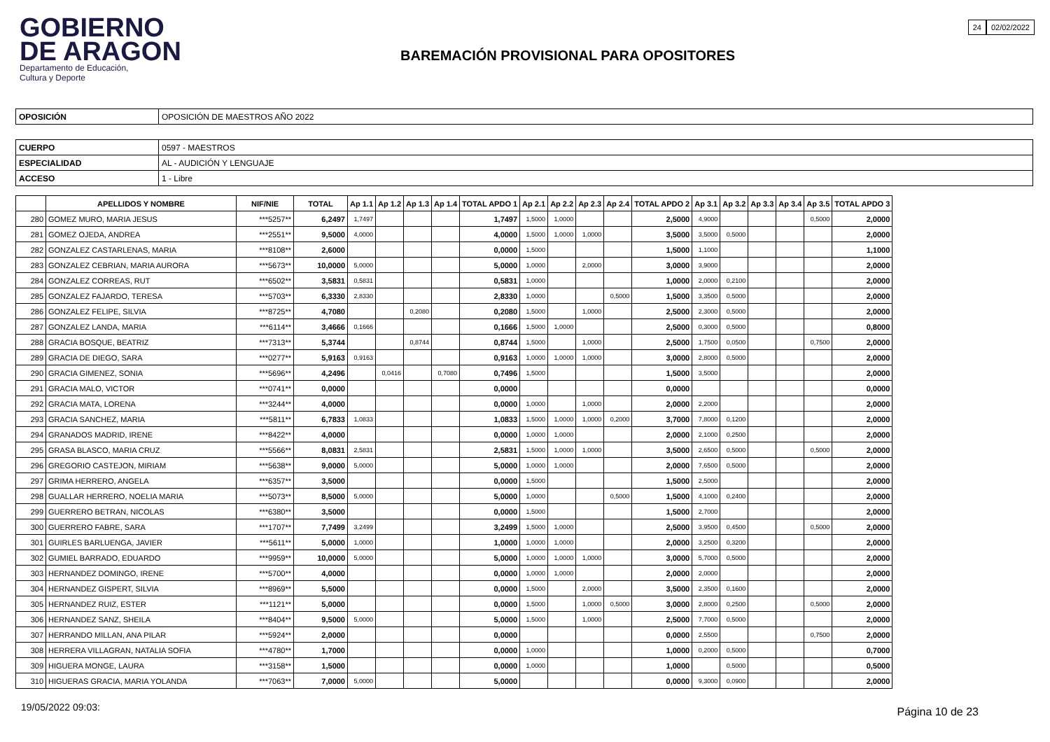GOBIERNO
DE ARAGON
Departamento de Educación,
Cultura y Deporte
24 02/02/2022
BAREMACIÓN PROVISIONAL PARA OPOSITORES
| OPOSICIÓN | OPOSICIÓN DE MAESTROS AÑO 2022 |
| CUERPO | 0597 - MAESTROS |
| ESPECIALIDAD | AL - AUDICIÓN Y LENGUAJE |
| ACCESO | 1 - Libre |
| | APELLIDOS Y NOMBRE | NIF/NIE | TOTAL | Ap 1.1 | Ap 1.2 | Ap 1.3 | Ap 1.4 | TOTAL APDO 1 | Ap 2.1 | Ap 2.2 | Ap 2.3 | Ap 2.4 | TOTAL APDO 2 | Ap 3.1 | Ap 3.2 | Ap 3.3 | Ap 3.4 | Ap 3.5 | TOTAL APDO 3 |
| --- | --- | --- | --- | --- | --- | --- | --- | --- | --- | --- | --- | --- | --- | --- | --- | --- | --- | --- | --- |
| 280 | GOMEZ MURO, MARIA JESUS | ***5257** | 6,2497 | 1,7497 | | | | 1,7497 | 1,5000 | 1,0000 | | | 2,5000 | 4,9000 | | | | 0,5000 | 2,0000 |
| 281 | GOMEZ OJEDA, ANDREA | ***2551** | 9,5000 | 4,0000 | | | | 4,0000 | 1,5000 | 1,0000 | 1,0000 | | 3,5000 | 3,5000 | 0,5000 | | | | 2,0000 |
| 282 | GONZALEZ CASTARLENAS, MARIA | ***8108** | 2,6000 | | | | | 0,0000 | 1,5000 | | | | 1,5000 | 1,1000 | | | | | 1,1000 |
| 283 | GONZALEZ CEBRIAN, MARIA AURORA | ***5673** | 10,0000 | 5,0000 | | | | 5,0000 | 1,0000 | | 2,0000 | | 3,0000 | 3,9000 | | | | | 2,0000 |
| 284 | GONZALEZ CORREAS, RUT | ***6502** | 3,5831 | 0,5831 | | | | 0,5831 | 1,0000 | | | | 1,0000 | 2,0000 | 0,2100 | | | | 2,0000 |
| 285 | GONZALEZ FAJARDO, TERESA | ***5703** | 6,3330 | 2,8330 | | | | 2,8330 | 1,0000 | | | 0,5000 | 1,5000 | 3,3500 | 0,5000 | | | | 2,0000 |
| 286 | GONZALEZ FELIPE, SILVIA | ***8725** | 4,7080 | | | 0,2080 | | 0,2080 | 1,5000 | | 1,0000 | | 2,5000 | 2,3000 | 0,5000 | | | | 2,0000 |
| 287 | GONZALEZ LANDA, MARIA | ***6114** | 3,4666 | 0,1666 | | | | 0,1666 | 1,5000 | 1,0000 | | | 2,5000 | 0,3000 | 0,5000 | | | | 0,8000 |
| 288 | GRACIA BOSQUE, BEATRIZ | ***7313** | 5,3744 | | | 0,8744 | | 0,8744 | 1,5000 | | 1,0000 | | 2,5000 | 1,7500 | 0,0500 | | | 0,7500 | 2,0000 |
| 289 | GRACIA DE DIEGO, SARA | ***0277** | 5,9163 | 0,9163 | | | | 0,9163 | 1,0000 | 1,0000 | 1,0000 | | 3,0000 | 2,8000 | 0,5000 | | | | 2,0000 |
| 290 | GRACIA GIMENEZ, SONIA | ***5696** | 4,2496 | | 0,0416 | | 0,7080 | 0,7496 | 1,5000 | | | | 1,5000 | 3,5000 | | | | | 2,0000 |
| 291 | GRACIA MALO, VICTOR | ***0741** | 0,0000 | | | | | 0,0000 | | | | | 0,0000 | | | | | | 0,0000 |
| 292 | GRACIA MATA, LORENA | ***3244** | 4,0000 | | | | | 0,0000 | 1,0000 | | 1,0000 | | 2,0000 | 2,2000 | | | | | 2,0000 |
| 293 | GRACIA SANCHEZ, MARIA | ***5811** | 6,7833 | 1,0833 | | | | 1,0833 | 1,5000 | 1,0000 | 1,0000 | 0,2000 | 3,7000 | 7,8000 | 0,1200 | | | | 2,0000 |
| 294 | GRANADOS MADRID, IRENE | ***8422** | 4,0000 | | | | | 0,0000 | 1,0000 | 1,0000 | | | 2,0000 | 2,1000 | 0,2500 | | | | 2,0000 |
| 295 | GRASA BLASCO, MARIA CRUZ | ***5566** | 8,0831 | 2,5831 | | | | 2,5831 | 1,5000 | 1,0000 | 1,0000 | | 3,5000 | 2,6500 | 0,5000 | | | 0,5000 | 2,0000 |
| 296 | GREGORIO CASTEJON, MIRIAM | ***5638** | 9,0000 | 5,0000 | | | | 5,0000 | 1,0000 | 1,0000 | | | 2,0000 | 7,6500 | 0,5000 | | | | 2,0000 |
| 297 | GRIMA HERRERO, ANGELA | ***6357** | 3,5000 | | | | | 0,0000 | 1,5000 | | | | 1,5000 | 2,5000 | | | | | 2,0000 |
| 298 | GUALLAR HERRERO, NOELIA MARIA | ***5073** | 8,5000 | 5,0000 | | | | 5,0000 | 1,0000 | | | 0,5000 | 1,5000 | 4,1000 | 0,2400 | | | | 2,0000 |
| 299 | GUERRERO BETRAN, NICOLAS | ***6380** | 3,5000 | | | | | 0,0000 | 1,5000 | | | | 1,5000 | 2,7000 | | | | | 2,0000 |
| 300 | GUERRERO FABRE, SARA | ***1707** | 7,7499 | 3,2499 | | | | 3,2499 | 1,5000 | 1,0000 | | | 2,5000 | 3,9500 | 0,4500 | | | 0,5000 | 2,0000 |
| 301 | GUIRLES BARLUENGA, JAVIER | ***5611** | 5,0000 | 1,0000 | | | | 1,0000 | 1,0000 | 1,0000 | | | 2,0000 | 3,2500 | 0,3200 | | | | 2,0000 |
| 302 | GUMIEL BARRADO, EDUARDO | ***9959** | 10,0000 | 5,0000 | | | | 5,0000 | 1,0000 | 1,0000 | 1,0000 | | 3,0000 | 5,7000 | 0,5000 | | | | 2,0000 |
| 303 | HERNANDEZ DOMINGO, IRENE | ***5700** | 4,0000 | | | | | 0,0000 | 1,0000 | 1,0000 | | | 2,0000 | 2,0000 | | | | | 2,0000 |
| 304 | HERNANDEZ GISPERT, SILVIA | ***8969** | 5,5000 | | | | | 0,0000 | 1,5000 | | 2,0000 | | 3,5000 | 2,3500 | 0,1600 | | | | 2,0000 |
| 305 | HERNANDEZ RUIZ, ESTER | ***1121** | 5,0000 | | | | | 0,0000 | 1,5000 | | 1,0000 | 0,5000 | 3,0000 | 2,8000 | 0,2500 | | | 0,5000 | 2,0000 |
| 306 | HERNANDEZ SANZ, SHEILA | ***8404** | 9,5000 | 5,0000 | | | | 5,0000 | 1,5000 | | 1,0000 | | 2,5000 | 7,7000 | 0,5000 | | | | 2,0000 |
| 307 | HERRANDO MILLAN, ANA PILAR | ***5924** | 2,0000 | | | | | 0,0000 | | | | | 0,0000 | 2,5500 | | | | 0,7500 | 2,0000 |
| 308 | HERRERA VILLAGRAN, NATALIA SOFIA | ***4780** | 1,7000 | | | | | 0,0000 | 1,0000 | | | | 1,0000 | 0,2000 | 0,5000 | | | | 0,7000 |
| 309 | HIGUERA MONGE, LAURA | ***3158** | 1,5000 | | | | | 0,0000 | 1,0000 | | | | 1,0000 | | 0,5000 | | | | 0,5000 |
| 310 | HIGUERAS GRACIA, MARIA YOLANDA | ***7063** | 7,0000 | 5,0000 | | | | 5,0000 | | | | | 0,0000 | 9,3000 | 0,0900 | | | | 2,0000 |
19/05/2022 09:03: Página 10 de 23